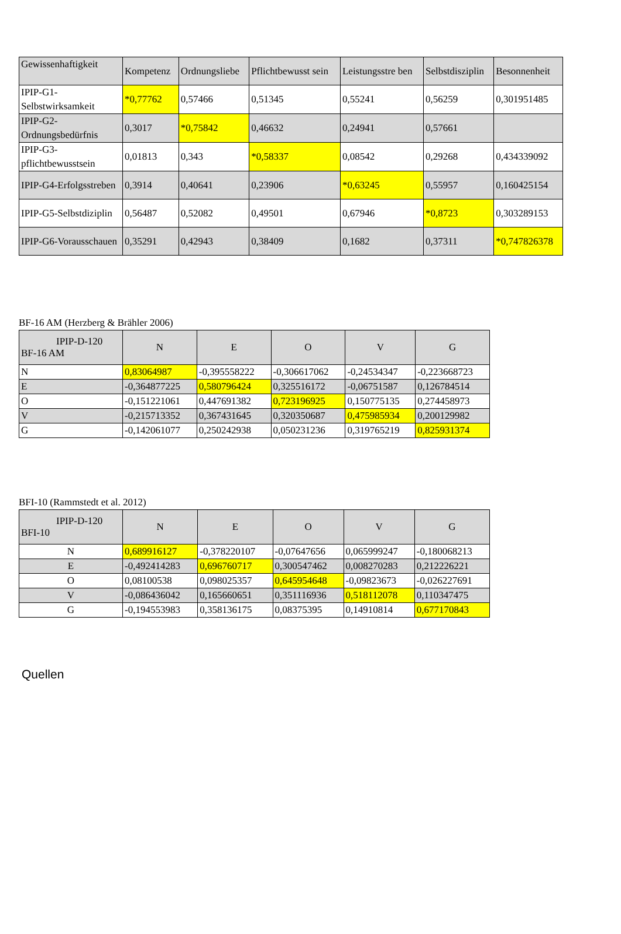| Gewissenhaftigkeit | Kompetenz | Ordnungsliebe | Pflichtbewusst sein | Leistungsstre ben | Selbstdisziplin | Besonnenheit |
| --- | --- | --- | --- | --- | --- | --- |
| IPIP-G1-Selbstwirksamkeit | *0,77762 | 0,57466 | 0,51345 | 0,55241 | 0,56259 | 0,301951485 |
| IPIP-G2-Ordnungsbedürfnis | 0,3017 | *0,75842 | 0,46632 | 0,24941 | 0,57661 | |
| IPIP-G3-pflichtbewusstsein | 0,01813 | 0,343 | *0,58337 | 0,08542 | 0,29268 | 0,434339092 |
| IPIP-G4-Erfolgsstreben | 0,3914 | 0,40641 | 0,23906 | *0,63245 | 0,55957 | 0,160425154 |
| IPIP-G5-Selbstdiziplin | 0,56487 | 0,52082 | 0,49501 | 0,67946 | *0,8723 | 0,303289153 |
| IPIP-G6-Vorausschauen | 0,35291 | 0,42943 | 0,38409 | 0,1682 | 0,37311 | *0,747826378 |
BF-16 AM (Herzberg & Brähler 2006)
| IPIP-D-120 BF-16 AM | N | E | O | V | G |
| --- | --- | --- | --- | --- | --- |
| N | 0,83064987 | -0,395558222 | -0,306617062 | -0,24534347 | -0,223668723 |
| E | -0,364877225 | 0,580796424 | 0,325516172 | -0,06751587 | 0,126784514 |
| O | -0,151221061 | 0,447691382 | 0,723196925 | 0,150775135 | 0,274458973 |
| V | -0,215713352 | 0,367431645 | 0,320350687 | 0,475985934 | 0,200129982 |
| G | -0,142061077 | 0,250242938 | 0,050231236 | 0,319765219 | 0,825931374 |
BFI-10 (Rammstedt et al. 2012)
| IPIP-D-120 BFI-10 | N | E | O | V | G |
| --- | --- | --- | --- | --- | --- |
| N | 0,689916127 | -0,378220107 | -0,07647656 | 0,065999247 | -0,180068213 |
| E | -0,492414283 | 0,696760717 | 0,300547462 | 0,008270283 | 0,212226221 |
| O | 0,08100538 | 0,098025357 | 0,645954648 | -0,09823673 | -0,026227691 |
| V | -0,086436042 | 0,165660651 | 0,351116936 | 0,518112078 | 0,110347475 |
| G | -0,194553983 | 0,358136175 | 0,08375395 | 0,14910814 | 0,677170843 |
Quellen